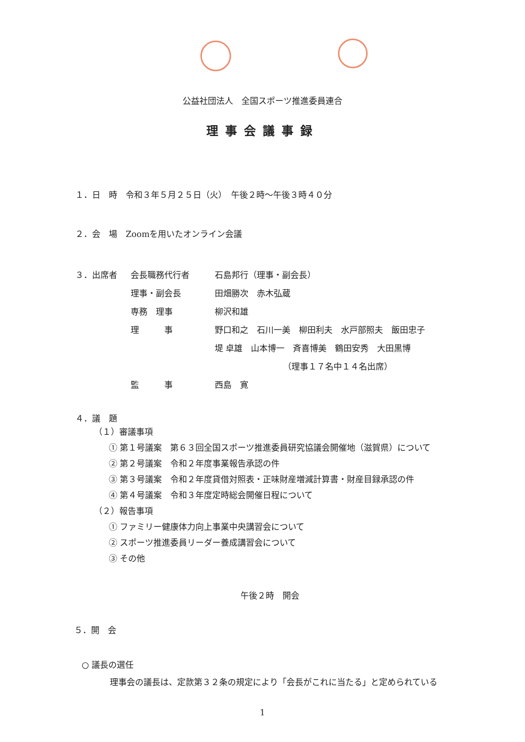公益社団法人　全国スポーツ推進委員連合
理事会議事録
１．日　時　令和３年５月２５日（火）　午後２時～午後３時４０分
２．会　場　Zoomを用いたオンライン会議
３．出席者 会長職務代行者 石島邦行（理事・副会長）
理事・副会長 田畑勝次　赤木弘蔵
専務　理事 柳沢和雄
理　　　事 野口和之　石川一美　柳田利夫　水戸部照夫　飯田忠子
堤 卓雄　山本博一　斉喜博美　鶴田安秀　大田黒博
（理事１７名中１４名出席）
監　　　事 西島　寛
４．議　題
（１）審議事項
① 第１号議案　第６３回全国スポーツ推進委員研究協議会開催地（滋賀県）について
② 第２号議案　令和２年度事業報告承認の件
③ 第３号議案　令和２年度貸借対照表・正味財産増減計算書・財産目録承認の件
④ 第４号議案　令和３年度定時総会開催日程について
（２）報告事項
① ファミリー健康体力向上事業中央講習会について
② スポーツ推進委員リーダー養成講習会について
③ その他
午後２時　開会
５．開　会
○ 議長の選任
理事会の議長は、定款第３２条の規定により「会長がこれに当たる」と定められている
1